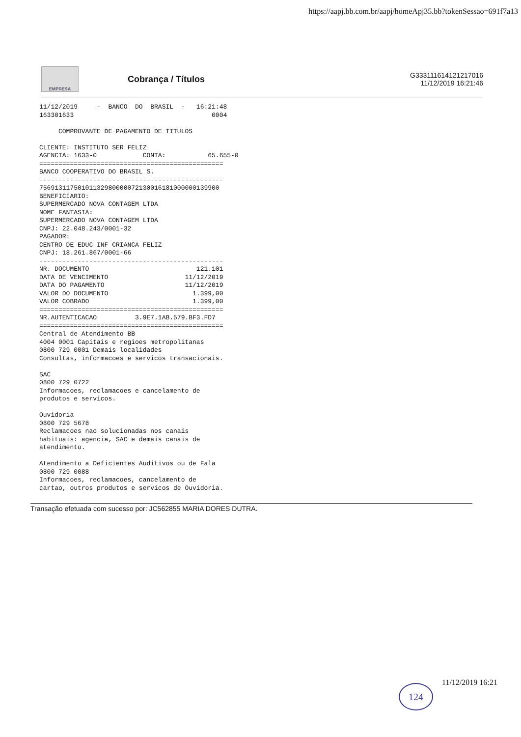https://aapj.bb.com.br/aapj/homeApj35.bb?tokenSessao=691f7a13
EMPRESA
Cobrança / Títulos
G333111614121217016
11/12/2019 16:21:46
11/12/2019     -  BANCO  DO  BRASIL  -   16:21:48
163301633                                    0004

     COMPROVANTE DE PAGAMENTO DE TITULOS

CLIENTE: INSTITUTO SER FELIZ
AGENCIA: 1633-0            CONTA:           65.655-0
================================================
BANCO COOPERATIVO DO BRASIL S.
------------------------------------------------
75691311750101132980000072130016181000000139900
BENEFICIARIO:
SUPERMERCADO NOVA CONTAGEM LTDA
NOME FANTASIA:
SUPERMERCADO NOVA CONTAGEM LTDA
CNPJ: 22.048.243/0001-32
PAGADOR:
CENTRO DE EDUC INF CRIANCA FELIZ
CNPJ: 18.261.867/0001-66
------------------------------------------------
NR. DOCUMENTO                            121.101
DATA DE VENCIMENTO                    11/12/2019
DATA DO PAGAMENTO                     11/12/2019
VALOR DO DOCUMENTO                      1.399,00
VALOR COBRADO                           1.399,00
================================================
NR.AUTENTICACAO          3.9E7.1AB.579.BF3.FD7
================================================
Central de Atendimento BB
4004 0001 Capitais e regioes metropolitanas
0800 729 0001 Demais localidades
Consultas, informacoes e servicos transacionais.

SAC
0800 729 0722
Informacoes, reclamacoes e cancelamento de
produtos e servicos.

Ouvidoria
0800 729 5678
Reclamacoes nao solucionadas nos canais
habituais: agencia, SAC e demais canais de
atendimento.

Atendimento a Deficientes Auditivos ou de Fala
0800 729 0088
Informacoes, reclamacoes, cancelamento de
cartao, outros produtos e servicos de Ouvidoria.
Transação efetuada com sucesso por: JC562855 MARIA DORES DUTRA.
11/12/2019 16:21
124